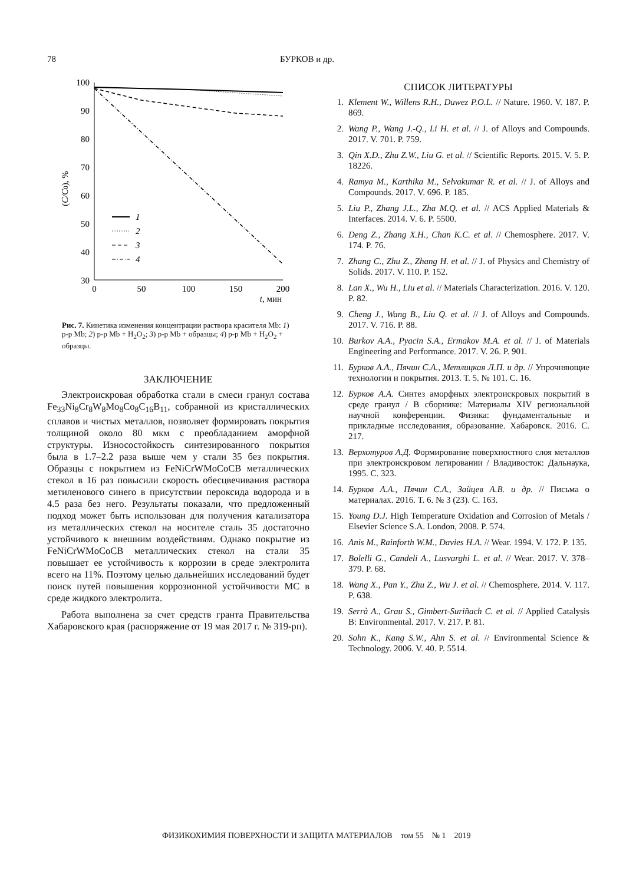78 БУРКОВ и др.
100
90
80
70
60
50
40
30
0
50
100
150
200
t, мин
(C/C0), %
1
2
3
4
Рис. 7. Кинетика изменения концентрации раствора красителя Mb: 1) р-р Mb; 2) р-р Mb + H<sub>2</sub>O<sub>2</sub>; 3) р-р Mb + образцы; 4) р-р Mb + H<sub>2</sub>O<sub>2</sub> + образцы.
ЗАКЛЮЧЕНИЕ
Электроискровая обработка стали в смеси гранул состава Fe<sub>33</sub>Ni<sub>8</sub>Cr<sub>8</sub>W<sub>8</sub>Mo<sub>8</sub>Co<sub>8</sub>C<sub>16</sub>B<sub>11</sub>, собранной из кристаллических сплавов и чистых металлов, позволяет формировать покрытия толщиной около 80 мкм с преобладанием аморфной структуры. Износостойкость синтезированного покрытия была в 1.7–2.2 раза выше чем у стали 35 без покрытия. Образцы с покрытием из FeNiCrWMoCoCB металлических стекол в 16 раз повысили скорость обесцвечивания раствора метиленового синего в присутствии пероксида водорода и в 4.5 раза без него. Результаты показали, что предложенный подход может быть использован для получения катализатора из металлических стекол на носителе сталь 35 достаточно устойчивого к внешним воздействиям. Однако покрытие из FeNiCrWMoCoCB металлических стекол на стали 35 повышает ее устойчивость к коррозии в среде электролита всего на 11%. Поэтому целью дальнейших исследований будет поиск путей повышения коррозионной устойчивости МС в среде жидкого электролита.
Работа выполнена за счет средств гранта Правительства Хабаровского края (распоряжение от 19 мая 2017 г. № 319-рп).
СПИСОК ЛИТЕРАТУРЫ
1. Klement W., Willens R.H., Duwez P.O.L. // Nature. 1960. V. 187. P. 869.
2. Wang P., Wang J.-Q., Li H. et al. // J. of Alloys and Compounds. 2017. V. 701. P. 759.
3. Qin X.D., Zhu Z.W., Liu G. et al. // Scientific Reports. 2015. V. 5. P. 18226.
4. Ramya M., Karthika M., Selvakumar R. et al. // J. of Alloys and Compounds. 2017. V. 696. P. 185.
5. Liu P., Zhang J.L., Zha M.Q. et al. // ACS Applied Materials & Interfaces. 2014. V. 6. P. 5500.
6. Deng Z., Zhang X.H., Chan K.C. et al. // Chemosphere. 2017. V. 174. P. 76.
7. Zhang C., Zhu Z., Zhang H. et al. // J. of Physics and Chemistry of Solids. 2017. V. 110. P. 152.
8. Lan X., Wu H., Liu et al. // Materials Characterization. 2016. V. 120. P. 82.
9. Cheng J., Wang B., Liu Q. et al. // J. of Alloys and Compounds. 2017. V. 716. P. 88.
10. Burkov A.A., Pyacin S.A., Ermakov M.A. et al. // J. of Materials Engineering and Performance. 2017. V. 26. P. 901.
11. Бурков А.А., Пячин С.А., Метлицкая Л.П. и др. // Упрочняющие технологии и покрытия. 2013. Т. 5. № 101. С. 16.
12. Бурков А.А. Синтез аморфных электроискровых покрытий в среде гранул / В сборнике: Материалы XIV региональной научной конференции. Физика: фундаментальные и прикладные исследования, образование. Хабаровск. 2016. С. 217.
13. Верхотуров А.Д. Формирование поверхностного слоя металлов при электроискровом легировании / Владивосток: Дальнаука, 1995. С. 323.
14. Бурков А.А., Пячин С.А., Зайцев А.В. и др. // Письма о материалах. 2016. Т. 6. № 3 (23). С. 163.
15. Young D.J. High Temperature Oxidation and Corrosion of Metals / Elsevier Science S.A. London, 2008. P. 574.
16. Anis M., Rainforth W.M., Davies H.A. // Wear. 1994. V. 172. P. 135.
17. Bolelli G., Candeli A., Lusvarghi L. et al. // Wear. 2017. V. 378–379. P. 68.
18. Wang X., Pan Y., Zhu Z., Wu J. et al. // Chemosphere. 2014. V. 117. P. 638.
19. Serrà A., Grau S., Gimbert-Suriñach C. et al. // Applied Catalysis B: Environmental. 2017. V. 217. P. 81.
20. Sohn K., Kang S.W., Ahn S. et al. // Environmental Science & Technology. 2006. V. 40. P. 5514.
ФИЗИКОХИМИЯ ПОВЕРХНОСТИ И ЗАЩИТА МАТЕРИАЛОВ том 55 № 1 2019